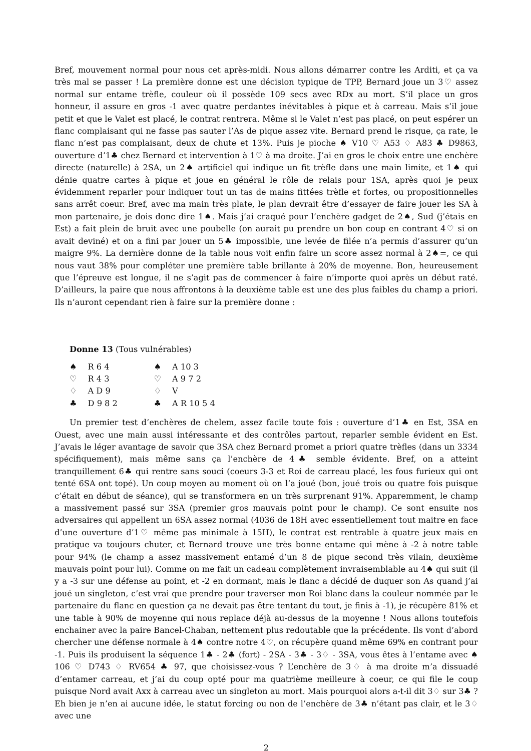Bref, mouvement normal pour nous cet après-midi. Nous allons démarrer contre les Arditi, et ça va très mal se passer ! La première donne est une décision typique de TPP, Bernard joue un 3♡ assez normal sur entame trèfle, couleur où il possède 109 secs avec RDx au mort. S’il place un gros honneur, il assure en gros -1 avec quatre perdantes inévitables à pique et à carreau. Mais s’il joue petit et que le Valet est placé, le contrat rentrera. Même si le Valet n’est pas placé, on peut espérer un flanc complaisant qui ne fasse pas sauter l’As de pique assez vite. Bernard prend le risque, ça rate, le flanc n’est pas complaisant, deux de chute et 13%. Puis je pioche ♠ V10 ♡ A53 ♢ A83 ♣ D9863, ouverture d’1♣ chez Bernard et intervention à 1♡ à ma droite. J’ai en gros le choix entre une enchère directe (naturelle) à 2SA, un 2♠ artificiel qui indique un fit trèfle dans une main limite, et 1♠ qui dénie quatre cartes à pique et joue en général le rôle de relais pour 1SA, après quoi je peux évidemment reparler pour indiquer tout un tas de mains fittées trèfle et fortes, ou propositionnelles sans arrêt coeur. Bref, avec ma main très plate, le plan devrait être d’essayer de faire jouer les SA à mon partenaire, je dois donc dire 1♠. Mais j’ai craqué pour l’enchère gadget de 2♠, Sud (j’étais en Est) a fait plein de bruit avec une poubelle (on aurait pu prendre un bon coup en contrant 4♡ si on avait deviné) et on a fini par jouer un 5♣ impossible, une levée de filée n’a permis d’assurer qu’un maigre 9%. La dernière donne de la table nous voit enfin faire un score assez normal à 2♠=, ce qui nous vaut 38% pour compléter une première table brillante à 20% de moyenne. Bon, heureusement que l’épreuve est longue, il ne s’agit pas de commencer à faire n’importe quoi après un début raté. D’ailleurs, la paire que nous affrontons à la deuxième table est une des plus faibles du champ a priori. Ils n’auront cependant rien à faire sur la première donne :
Donne 13 (Tous vulnérables)
| ♠ | R 6 4 | ♠ | A 10 3 |
| ♡ | R 4 3 | ♡ | A 9 7 2 |
| ♢ | A D 9 | ♢ | V |
| ♣ | D 9 8 2 | ♣ | A R 10 5 4 |
Un premier test d’enchères de chelem, assez facile toute fois : ouverture d’1♣ en Est, 3SA en Ouest, avec une main aussi intéressante et des contrôles partout, reparler semble évident en Est. J’avais le léger avantage de savoir que 3SA chez Bernard promet a priori quatre trèfles (dans un 3334 spécifiquement), mais même sans ça l’enchère de 4♣ semble évidente. Bref, on a atteint tranquillement 6♣ qui rentre sans souci (coeurs 3-3 et Roi de carreau placé, les fous furieux qui ont tenté 6SA ont topé). Un coup moyen au moment où on l’a joué (bon, joué trois ou quatre fois puisque c’était en début de séance), qui se transformera en un très surprenant 91%. Apparemment, le champ a massivement passé sur 3SA (premier gros mauvais point pour le champ). Ce sont ensuite nos adversaires qui appellent un 6SA assez normal (4036 de 18H avec essentiellement tout maitre en face d’une ouverture d’1♡ même pas minimale à 15H), le contrat est rentrable à quatre jeux mais en pratique va toujours chuter, et Bernard trouve une très bonne entame qui mène à -2 à notre table pour 94% (le champ a assez massivement entamé d’un 8 de pique second très vilain, deuxième mauvais point pour lui). Comme on me fait un cadeau complètement invraisemblable au 4♠ qui suit (il y a -3 sur une défense au point, et -2 en dormant, mais le flanc a décidé de duquer son As quand j’ai joué un singleton, c’est vrai que prendre pour traverser mon Roi blanc dans la couleur nommée par le partenaire du flanc en question ça ne devait pas être tentant du tout, je finis à -1), je récupère 81% et une table à 90% de moyenne qui nous replace déjà au-dessus de la moyenne ! Nous allons toutefois enchainer avec la paire Bancel-Chaban, nettement plus redoutable que la précédente. Ils vont d’abord chercher une défense normale à 4♠ contre notre 4♡, on récupère quand même 69% en contrant pour -1. Puis ils produisent la séquence 1♣ - 2♣ (fort) - 2SA - 3♣ - 3♢ - 3SA, vous êtes à l’entame avec ♠ 106 ♡ D743 ♢ RV654 ♣ 97, que choisissez-vous ? L’enchère de 3♢ à ma droite m’a dissuadé d’entamer carreau, et j’ai du coup opté pour ma quatrième meilleure à coeur, ce qui file le coup puisque Nord avait Axx à carreau avec un singleton au mort. Mais pourquoi alors a-t-il dit 3♢ sur 3♣ ? Eh bien je n’en ai aucune idée, le statut forcing ou non de l’enchère de 3♣ n’étant pas clair, et le 3♢ avec une
2